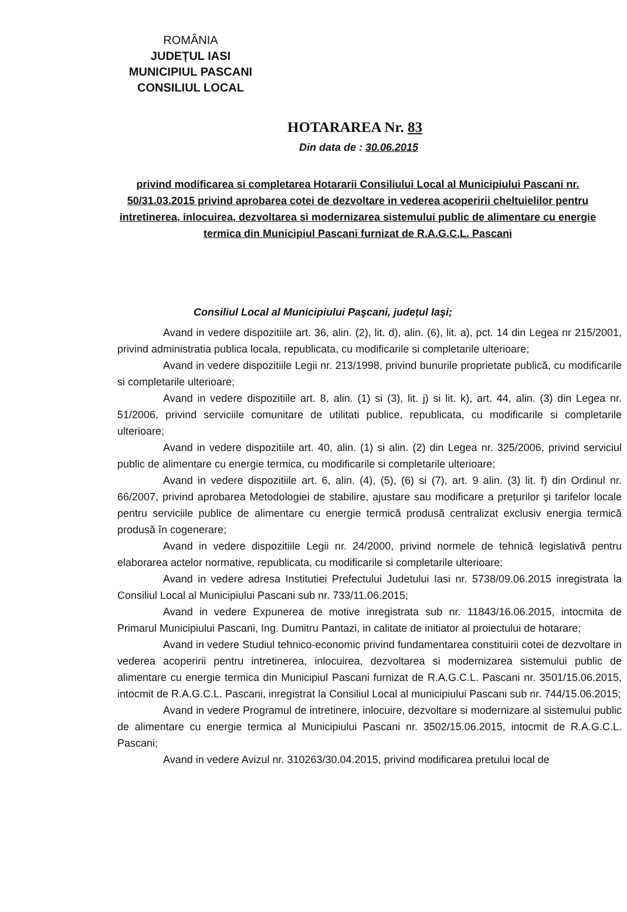ROMÂNIA
JUDEȚUL IASI
MUNICIPIUL PASCANI
CONSILIUL LOCAL
HOTARAREA Nr. 83
Din data de : 30.06.2015
privind modificarea si completarea Hotararii Consiliului Local al Municipiului Pascani nr. 50/31.03.2015 privind aprobarea cotei de dezvoltare in vederea acoperirii cheltuielilor pentru intretinerea, inlocuirea, dezvoltarea si modernizarea sistemului public de alimentare cu energie termica din Municipiul Pascani furnizat de R.A.G.C.L. Pascani
Consiliul Local al Municipiului Paşcani, județul Iaşi;
Avand in vedere dispozitiile art. 36, alin. (2), lit. d), alin. (6), lit. a), pct. 14 din Legea nr 215/2001, privind administratia publica locala, republicata, cu modificarile si completarile ulterioare;
Avand in vedere dispozitiile Legii nr. 213/1998, privind bunurile proprietate publică, cu modificarile si completarile ulterioare;
Avand in vedere dispozitiile art. 8, alin. (1) si (3), lit. j) si lit. k), art. 44, alin. (3) din Legea nr. 51/2006, privind serviciile comunitare de utilitati publice, republicata, cu modificarile si completarile ulterioare;
Avand in vedere dispozitiile art. 40, alin. (1) si alin. (2) din Legea nr. 325/2006, privind serviciul public de alimentare cu energie termica, cu modificarile si completarile ulterioare;
Avand in vedere dispozitiile art. 6, alin. (4), (5), (6) si (7), art. 9 alin. (3) lit. f) din Ordinul nr. 66/2007, privind aprobarea Metodologiei de stabilire, ajustare sau modificare a prețurilor şi tarifelor locale pentru serviciile publice de alimentare cu energie termică produsă centralizat exclusiv energia termică produsă în cogenerare;
Avand in vedere dispozitiile Legii nr. 24/2000, privind normele de tehnică legislativă pentru elaborarea actelor normative, republicata, cu modificarile si completarile ulterioare;
Avand in vedere adresa Institutiei Prefectului Judetului Iasi nr. 5738/09.06.2015 inregistrata la Consiliul Local al Municipiului Pascani sub nr. 733/11.06.2015;
Avand in vedere Expunerea de motive inregistrata sub nr. 11843/16.06.2015, intocmita de Primarul Municipiului Pascani, Ing. Dumitru Pantazi, in calitate de initiator al proiectului de hotarare;
Avand in vedere Studiul tehnico-economic privind fundamentarea constituirii cotei de dezvoltare in vederea acoperirii pentru intretinerea, inlocuirea, dezvoltarea si modernizarea sistemului public de alimentare cu energie termica din Municipiul Pascani furnizat de R.A.G.C.L. Pascani nr. 3501/15.06.2015, intocmit de R.A.G.C.L. Pascani, inregistrat la Consiliul Local al municipiului Pascani sub nr. 744/15.06.2015;
Avand in vedere Programul de intretinere, inlocuire, dezvoltare si modernizare al sistemului public de alimentare cu energie termica al Municipiului Pascani nr. 3502/15.06.2015, intocmit de R.A.G.C.L. Pascani;
Avand in vedere Avizul nr. 310263/30.04.2015, privind modificarea pretului local de